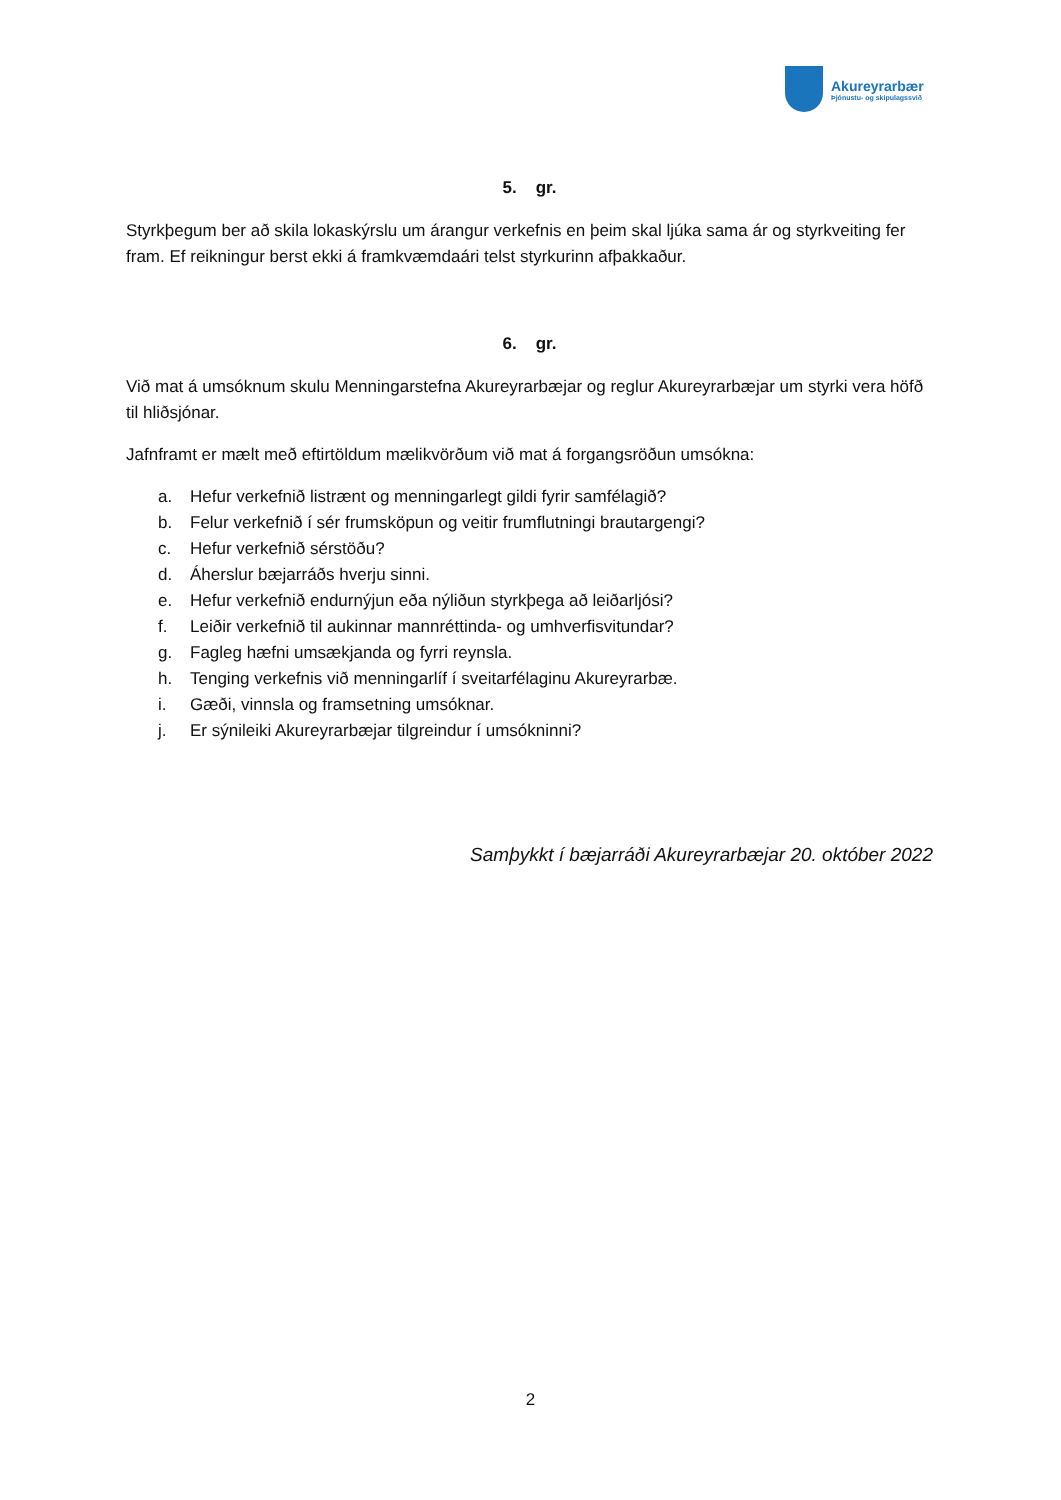Akureyrarbær
Þjónustu- og skipulagssvið
5. gr.
Styrkþegum ber að skila lokaskýrslu um árangur verkefnis en þeim skal ljúka sama ár og styrkveiting fer fram. Ef reikningur berst ekki á framkvæmdaári telst styrkurinn afþakkaður.
6. gr.
Við mat á umsóknum skulu Menningarstefna Akureyrarbæjar og reglur Akureyrarbæjar um styrki vera höfð til hliðsjónar.
Jafnframt er mælt með eftirtöldum mælikvörðum við mat á forgangsröðun umsókna:
a. Hefur verkefnið listrænt og menningarlegt gildi fyrir samfélagið?
b. Felur verkefnið í sér frumsköpun og veitir frumflutningi brautargengi?
c. Hefur verkefnið sérstöðu?
d. Áherslur bæjarráðs hverju sinni.
e. Hefur verkefnið endurnýjun eða nýliðun styrkþega að leiðarljósi?
f. Leiðir verkefnið til aukinnar mannréttinda- og umhverfisvitundar?
g. Fagleg hæfni umsækjanda og fyrri reynsla.
h. Tenging verkefnis við menningarlíf í sveitarfélaginu Akureyrarbæ.
i. Gæði, vinnsla og framsetning umsóknar.
j. Er sýnileiki Akureyrarbæjar tilgreindur í umsókninni?
Samþykkt í bæjarráði Akureyrarbæjar 20. október 2022
2